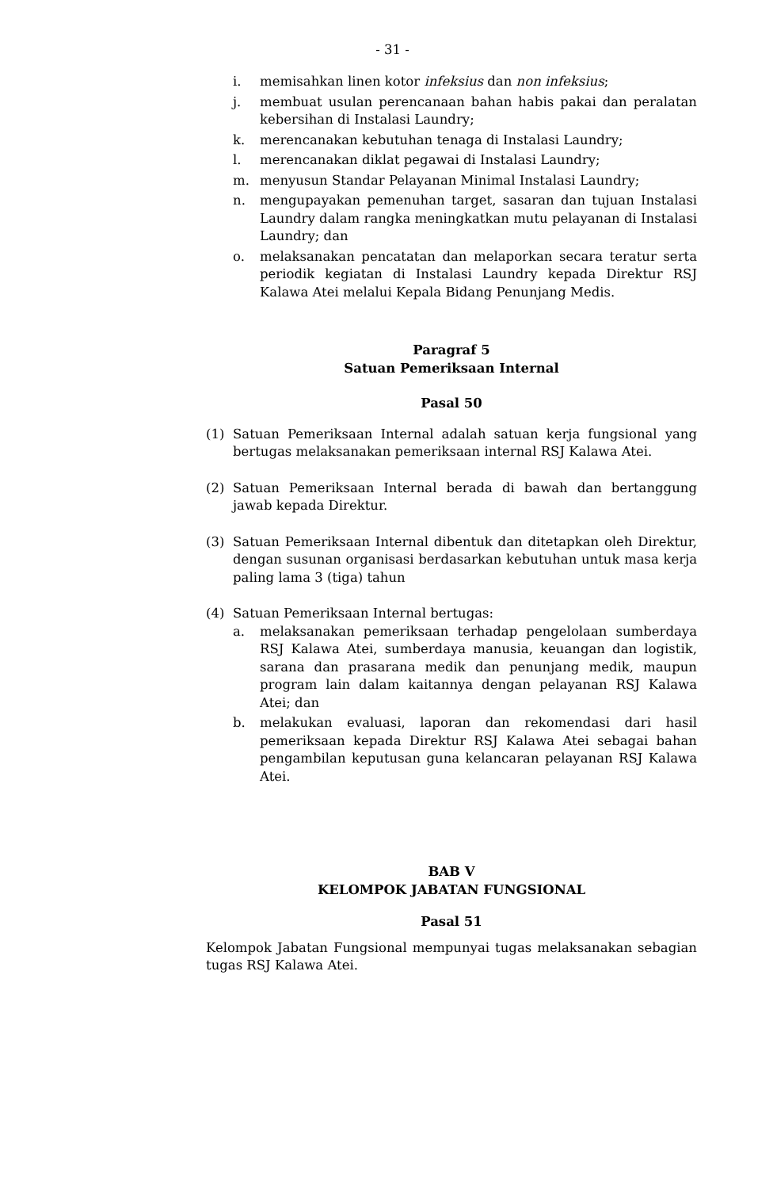- 31 -
i. memisahkan linen kotor infeksius dan non infeksius;
j. membuat usulan perencanaan bahan habis pakai dan peralatan kebersihan di Instalasi Laundry;
k. merencanakan kebutuhan tenaga di Instalasi Laundry;
l. merencanakan diklat pegawai di Instalasi Laundry;
m. menyusun Standar Pelayanan Minimal Instalasi Laundry;
n. mengupayakan pemenuhan target, sasaran dan tujuan Instalasi Laundry dalam rangka meningkatkan mutu pelayanan di Instalasi Laundry; dan
o. melaksanakan pencatatan dan melaporkan secara teratur serta periodik kegiatan di Instalasi Laundry kepada Direktur RSJ Kalawa Atei melalui Kepala Bidang Penunjang Medis.
Paragraf 5
Satuan Pemeriksaan Internal
Pasal 50
(1) Satuan Pemeriksaan Internal adalah satuan kerja fungsional yang bertugas melaksanakan pemeriksaan internal RSJ Kalawa Atei.
(2) Satuan Pemeriksaan Internal berada di bawah dan bertanggung jawab kepada Direktur.
(3) Satuan Pemeriksaan Internal dibentuk dan ditetapkan oleh Direktur, dengan susunan organisasi berdasarkan kebutuhan untuk masa kerja paling lama 3 (tiga) tahun
(4) Satuan Pemeriksaan Internal bertugas:
a. melaksanakan pemeriksaan terhadap pengelolaan sumberdaya RSJ Kalawa Atei, sumberdaya manusia, keuangan dan logistik, sarana dan prasarana medik dan penunjang medik, maupun program lain dalam kaitannya dengan pelayanan RSJ Kalawa Atei; dan
b. melakukan evaluasi, laporan dan rekomendasi dari hasil pemeriksaan kepada Direktur RSJ Kalawa Atei sebagai bahan pengambilan keputusan guna kelancaran pelayanan RSJ Kalawa Atei.
BAB V
KELOMPOK JABATAN FUNGSIONAL
Pasal 51
Kelompok Jabatan Fungsional mempunyai tugas melaksanakan sebagian tugas RSJ Kalawa Atei.